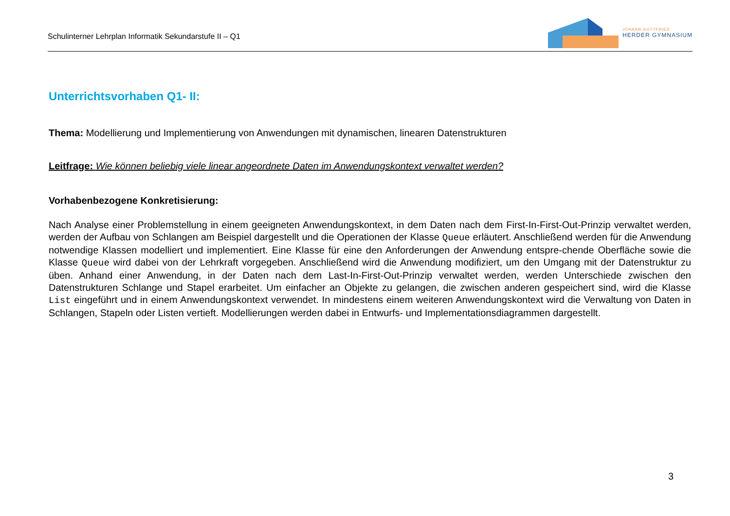Schulinterner Lehrplan Informatik Sekundarstufe II – Q1
JOHANN GOTTFRIED
HERDER GYMNASIUM
Unterrichtsvorhaben Q1- II:
Thema: Modellierung und Implementierung von Anwendungen mit dynamischen, linearen Datenstrukturen
Leitfrage: Wie können beliebig viele linear angeordnete Daten im Anwendungskontext verwaltet werden?
Vorhabenbezogene Konkretisierung:
Nach Analyse einer Problemstellung in einem geeigneten Anwendungskontext, in dem Daten nach dem First-In-First-Out-Prinzip verwaltet werden, werden der Aufbau von Schlangen am Beispiel dargestellt und die Operationen der Klasse Queue erläutert. Anschließend werden für die Anwendung notwendige Klassen modelliert und implementiert. Eine Klasse für eine den Anforderungen der Anwendung entspre-chende Oberfläche sowie die Klasse Queue wird dabei von der Lehrkraft vorgegeben. Anschließend wird die Anwendung modifiziert, um den Umgang mit der Datenstruktur zu üben. Anhand einer Anwendung, in der Daten nach dem Last-In-First-Out-Prinzip verwaltet werden, werden Unterschiede zwischen den Datenstrukturen Schlange und Stapel erarbeitet. Um einfacher an Objekte zu gelangen, die zwischen anderen gespeichert sind, wird die Klasse List eingeführt und in einem Anwendungskontext verwendet. In mindestens einem weiteren Anwendungskontext wird die Verwaltung von Daten in Schlangen, Stapeln oder Listen vertieft. Modellierungen werden dabei in Entwurfs- und Implementationsdiagrammen dargestellt.
3